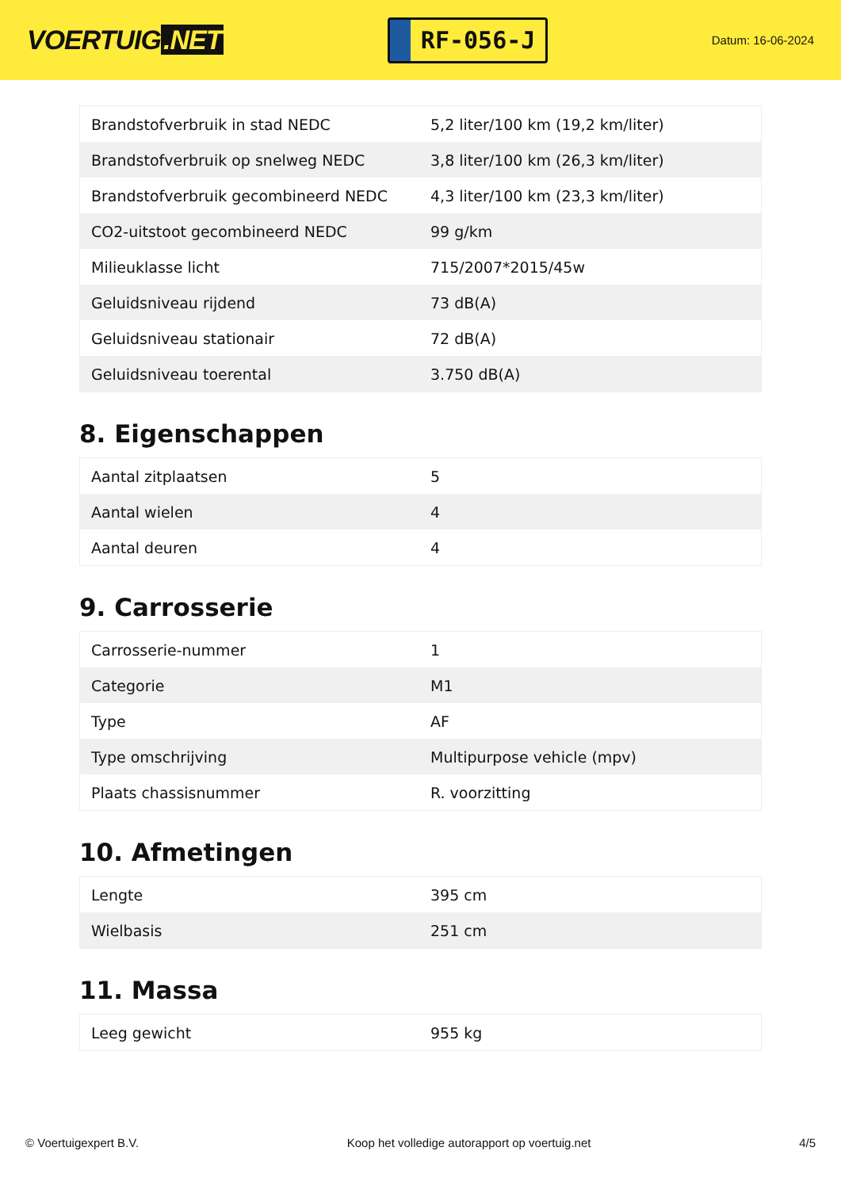VOERTUIG.NET
RF-056-J
Datum: 16-06-2024
| Brandstofverbruik in stad NEDC | 5,2 liter/100 km (19,2 km/liter) |
| Brandstofverbruik op snelweg NEDC | 3,8 liter/100 km (26,3 km/liter) |
| Brandstofverbruik gecombineerd NEDC | 4,3 liter/100 km (23,3 km/liter) |
| CO2-uitstoot gecombineerd NEDC | 99 g/km |
| Milieuklasse licht | 715/2007*2015/45w |
| Geluidsniveau rijdend | 73 dB(A) |
| Geluidsniveau stationair | 72 dB(A) |
| Geluidsniveau toerental | 3.750 dB(A) |
8. Eigenschappen
| Aantal zitplaatsen | 5 |
| Aantal wielen | 4 |
| Aantal deuren | 4 |
9. Carrosserie
| Carrosserie-nummer | 1 |
| Categorie | M1 |
| Type | AF |
| Type omschrijving | Multipurpose vehicle (mpv) |
| Plaats chassisnummer | R. voorzitting |
10. Afmetingen
| Lengte | 395 cm |
| Wielbasis | 251 cm |
11. Massa
| Leeg gewicht | 955 kg |
© Voertuigexpert B.V. Koop het volledige autorapport op voertuig.net 4/5